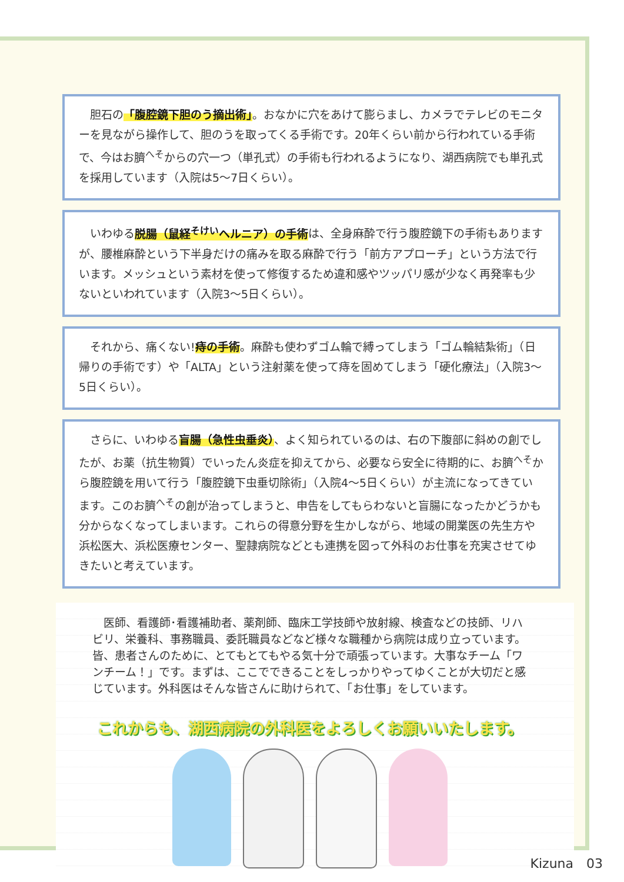胆石の「腹腔鏡下胆のう摘出術」。おなかに穴をあけて膨らまし、カメラでテレビのモニターを見ながら操作して、胆のうを取ってくる手術です。20年くらい前から行われている手術で、今はお臍<sup>へそ</sup>からの穴一つ（単孔式）の手術も行われるようになり、湖西病院でも単孔式を採用しています（入院は5～7日くらい）。
　いわゆる脱腸（鼠経<sup>そけい</sup>ヘルニア）の手術は、全身麻酔で行う腹腔鏡下の手術もありますが、腰椎麻酔という下半身だけの痛みを取る麻酔で行う「前方アプローチ」という方法で行います。メッシュという素材を使って修復するため違和感やツッパリ感が少なく再発率も少ないといわれています（入院3～5日くらい）。
　それから、痛くない!痔の手術。麻酔も使わずゴム輪で縛ってしまう「ゴム輪結紮術」（日帰りの手術です）や「ALTA」という注射薬を使って痔を固めてしまう「硬化療法」（入院3～5日くらい）。
　さらに、いわゆる盲腸（急性虫垂炎）、よく知られているのは、右の下腹部に斜めの創でしたが、お薬（抗生物質）でいったん炎症を抑えてから、必要なら安全に待期的に、お臍<sup>へそ</sup>から腹腔鏡を用いて行う「腹腔鏡下虫垂切除術」（入院4～5日くらい）が主流になってきています。このお臍<sup>へそ</sup>の創が治ってしまうと、申告をしてもらわないと盲腸になったかどうかも分からなくなってしまいます。これらの得意分野を生かしながら、地域の開業医の先生方や浜松医大、浜松医療センター、聖隷病院などとも連携を図って外科のお仕事を充実させてゆきたいと考えています。
　医師、看護師･看護補助者、薬剤師、臨床工学技師や放射線、検査などの技師、リハビリ、栄養科、事務職員、委託職員などなど様々な職種から病院は成り立っています。皆、患者さんのために、とてもとてもやる気十分で頑張っています。大事なチーム「ワンチーム！」です。まずは、ここでできることをしっかりやってゆくことが大切だと感じています。外科医はそんな皆さんに助けられて、「お仕事」をしています。
これからも、湖西病院の外科医をよろしくお願いいたします。
Kizuna　03